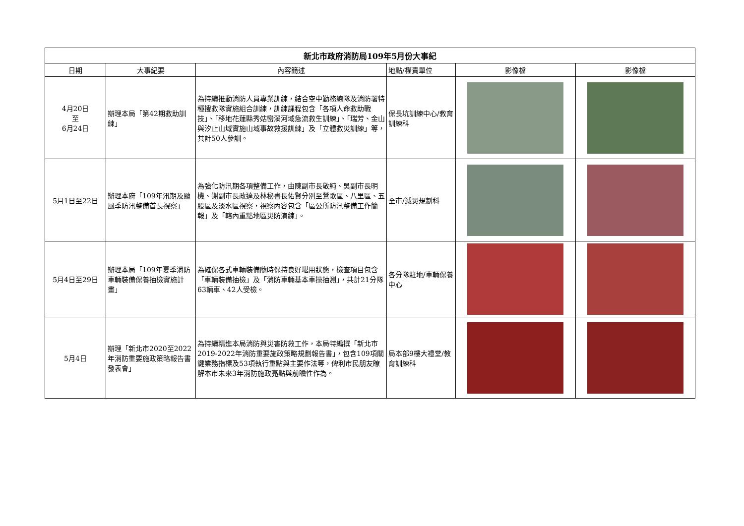| 新北市政府消防局109年5月份大事紀 | | | | | |
| --- | --- | --- | --- | --- | --- |
| 日期 | 大事紀要 | 內容簡述 | 地點/權責單位 | 影像檔 | 影像檔 |
| 4月20日 至 6月24日 | 辦理本局「第42期救助訓練」 | 為持續推動消防人員專業訓練，結合空中勤務總隊及消防署特種搜救隊實施組合訓練，訓練課程包含「各項人命救助戰技」、「移地花蓮縣秀姑巒溪河域急流救生訓練」、「瑞芳、金山與汐止山域實施山域事故救援訓練」及「立體救災訓練」等，共計50人參訓。 | 保長坑訓練中心/教育訓練科 | | |
| 5月1日至22日 | 辦理本府「109年汛期及颱風季防汛整備首長視察」 | 為強化防汛期各項整備工作，由陳副市長敬純、吳副市長明機、謝副市長政達及林秘書長佑賢分別至鶯歌區、八里區、五股區及淡水區視察，視察內容包含「區公所防汛整備工作簡報」及「轄內重點地區災防演練」。 | 全市/減災規劃科 | | |
| 5月4日至29日 | 辦理本局「109年夏季消防車輛裝備保養抽檢實施計畫」 | 為確保各式車輛裝備隨時保持良好堪用狀態，檢查項目包含「車輛裝備抽檢」及「消防車輛基本車操抽測」，共計21分隊63輛車、42人受檢。 | 各分隊駐地/車輛保養中心 | | |
| 5月4日 | 辦理「新北市2020至2022年消防重要施政策略報告書發表會」 | 為持續精進本局消防與災害防救工作，本局特編撰「新北市2019-2022年消防重要施政策略規劃報告書」，包含109項關鍵業務指標及53項執行重點與主要作法等，俾利市民朋友瞭解本市未來3年消防施政亮點與前瞻性作為。 | 局本部9樓大禮堂/教育訓練科 | | |